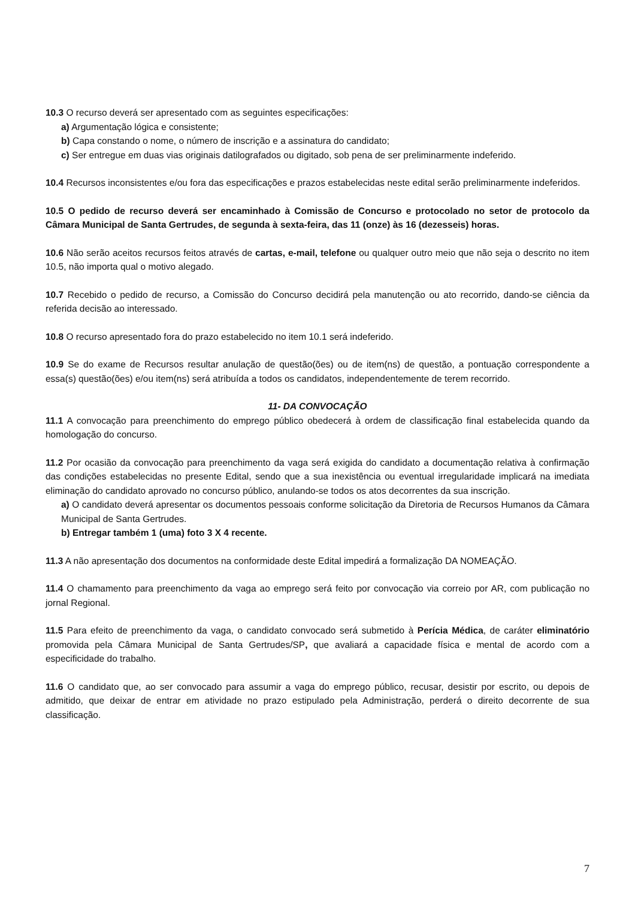10.3 O recurso deverá ser apresentado com as seguintes especificações:
a) Argumentação lógica e consistente;
b) Capa constando o nome, o número de inscrição e a assinatura do candidato;
c) Ser entregue em duas vias originais datilografados ou digitado, sob pena de ser preliminarmente indeferido.
10.4 Recursos inconsistentes e/ou fora das especificações e prazos estabelecidas neste edital serão preliminarmente indeferidos.
10.5 O pedido de recurso deverá ser encaminhado à Comissão de Concurso e protocolado no setor de protocolo da Câmara Municipal de Santa Gertrudes, de segunda à sexta-feira, das 11 (onze) às 16 (dezesseis) horas.
10.6 Não serão aceitos recursos feitos através de cartas, e-mail, telefone ou qualquer outro meio que não seja o descrito no item 10.5, não importa qual o motivo alegado.
10.7 Recebido o pedido de recurso, a Comissão do Concurso decidirá pela manutenção ou ato recorrido, dando-se ciência da referida decisão ao interessado.
10.8 O recurso apresentado fora do prazo estabelecido no item 10.1 será indeferido.
10.9 Se do exame de Recursos resultar anulação de questão(ões) ou de item(ns) de questão, a pontuação correspondente a essa(s) questão(ões) e/ou item(ns) será atribuída a todos os candidatos, independentemente de terem recorrido.
11- DA CONVOCAÇÃO
11.1 A convocação para preenchimento do emprego público obedecerá à ordem de classificação final estabelecida quando da homologação do concurso.
11.2 Por ocasião da convocação para preenchimento da vaga será exigida do candidato a documentação relativa à confirmação das condições estabelecidas no presente Edital, sendo que a sua inexistência ou eventual irregularidade implicará na imediata eliminação do candidato aprovado no concurso público, anulando-se todos os atos decorrentes da sua inscrição.
a) O candidato deverá apresentar os documentos pessoais conforme solicitação da Diretoria de Recursos Humanos da Câmara Municipal de Santa Gertrudes.
b) Entregar também 1 (uma) foto 3 X 4 recente.
11.3 A não apresentação dos documentos na conformidade deste Edital impedirá a formalização DA NOMEAÇÃO.
11.4 O chamamento para preenchimento da vaga ao emprego será feito por convocação via correio por AR, com publicação no jornal Regional.
11.5 Para efeito de preenchimento da vaga, o candidato convocado será submetido à Perícia Médica, de caráter eliminatório promovida pela Câmara Municipal de Santa Gertrudes/SP, que avaliará a capacidade física e mental de acordo com a especificidade do trabalho.
11.6 O candidato que, ao ser convocado para assumir a vaga do emprego público, recusar, desistir por escrito, ou depois de admitido, que deixar de entrar em atividade no prazo estipulado pela Administração, perderá o direito decorrente de sua classificação.
7